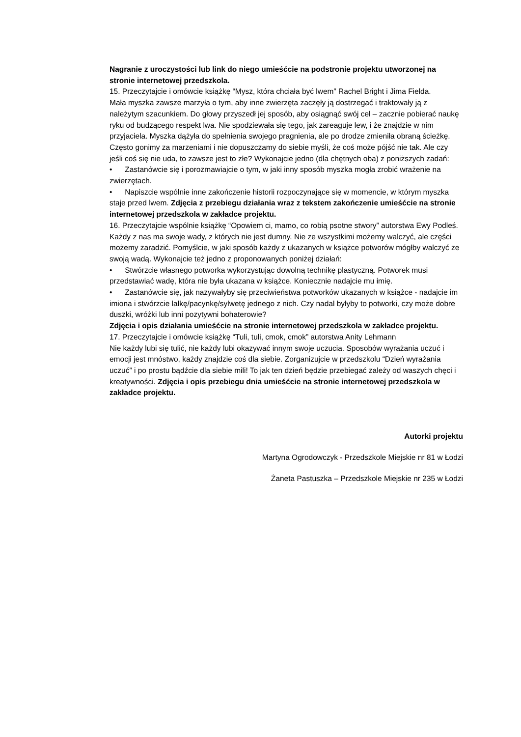Nagranie z uroczystości lub link do niego umieśćcie na podstronie projektu utworzonej na stronie internetowej przedszkola.
15. Przeczytajcie i omówcie książkę “Mysz, która chciała być lwem” Rachel Bright i Jima Fielda.
Mała myszka zawsze marzyła o tym, aby inne zwierzęta zaczęły ją dostrzegać i traktowały ją z należytym szacunkiem. Do głowy przyszedł jej sposób, aby osiągnąć swój cel – zacznie pobierać naukę ryku od budzącego respekt lwa. Nie spodziewała się tego, jak zareaguje lew, i że znajdzie w nim przyjaciela. Myszka dążyła do spełnienia swojego pragnienia, ale po drodze zmieniła obraną ścieżkę. Często gonimy za marzeniami i nie dopuszczamy do siebie myśli, że coś może pójść nie tak. Ale czy jeśli coś się nie uda, to zawsze jest to złe? Wykonajcie jedno (dla chętnych oba) z poniższych zadań:
• Zastanówcie się i porozmawiajcie o tym, w jaki inny sposób myszka mogła zrobić wrażenie na zwierzętach.
• Napiszcie wspólnie inne zakończenie historii rozpoczynające się w momencie, w którym myszka staje przed lwem. Zdjęcia z przebiegu działania wraz z tekstem zakończenie umieśćcie na stronie internetowej przedszkola w zakładce projektu.
16. Przeczytajcie wspólnie książkę “Opowiem ci, mamo, co robią psotne stwory” autorstwa Ewy Podleś.
Każdy z nas ma swoje wady, z których nie jest dumny. Nie ze wszystkimi możemy walczyć, ale części możemy zaradzić. Pomyślcie, w jaki sposób każdy z ukazanych w książce potworów mógłby walczyć ze swoją wadą. Wykonajcie też jedno z proponowanych poniżej działań:
• Stwórzcie własnego potworka wykorzystując dowolną technikę plastyczną. Potworek musi przedstawiać wadę, która nie była ukazana w książce. Koniecznie nadajcie mu imię.
• Zastanówcie się, jak nazywałyby się przeciwieństwa potworków ukazanych w książce - nadajcie im imiona i stwórzcie lalkę/pacynkę/sylwetę jednego z nich. Czy nadal byłyby to potworki, czy może dobre duszki, wróżki lub inni pozytywni bohaterowie?
Zdjęcia i opis działania umieśćcie na stronie internetowej przedszkola w zakładce projektu.
17. Przeczytajcie i omówcie książkę “Tuli, tuli, cmok, cmok” autorstwa Anity Lehmann
Nie każdy lubi się tulić, nie każdy lubi okazywać innym swoje uczucia. Sposobów wyrażania uczuć i emocji jest mnóstwo, każdy znajdzie coś dla siebie. Zorganizujcie w przedszkolu “Dzień wyrażania uczuć” i po prostu bądźcie dla siebie mili! To jak ten dzień będzie przebiegać zależy od waszych chęci i kreatywności. Zdjęcia i opis przebiegu dnia umieśćcie na stronie internetowej przedszkola w zakładce projektu.
Autorki projektu
Martyna Ogrodowczyk - Przedszkole Miejskie nr 81 w Łodzi
Żaneta Pastuszka – Przedszkole Miejskie nr 235 w Łodzi